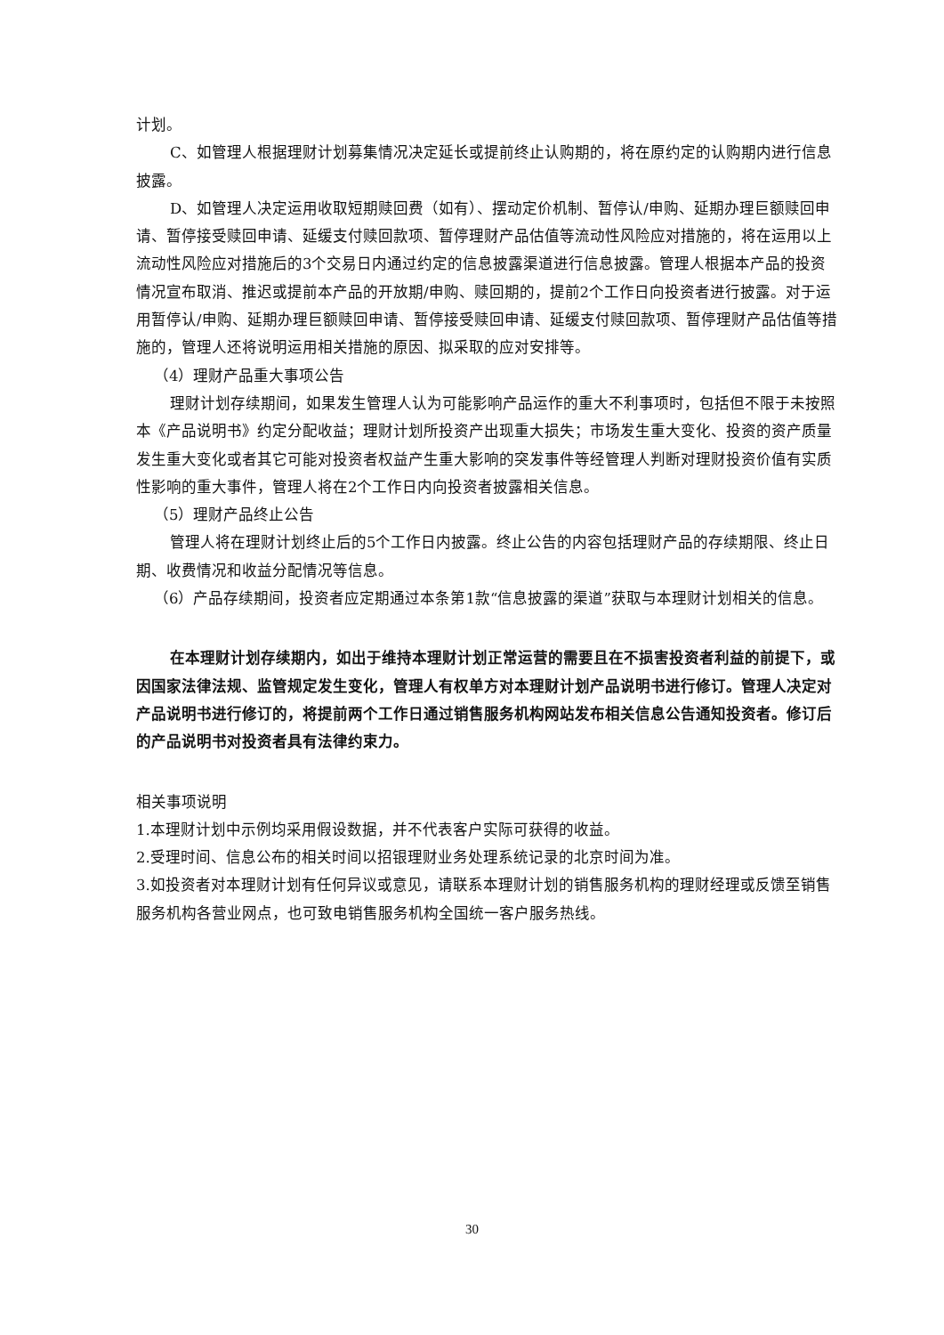计划。
C、如管理人根据理财计划募集情况决定延长或提前终止认购期的，将在原约定的认购期内进行信息披露。
D、如管理人决定运用收取短期赎回费（如有）、摆动定价机制、暂停认/申购、延期办理巨额赎回申请、暂停接受赎回申请、延缓支付赎回款项、暂停理财产品估值等流动性风险应对措施的，将在运用以上流动性风险应对措施后的3个交易日内通过约定的信息披露渠道进行信息披露。管理人根据本产品的投资情况宣布取消、推迟或提前本产品的开放期/申购、赎回期的，提前2个工作日向投资者进行披露。对于运用暂停认/申购、延期办理巨额赎回申请、暂停接受赎回申请、延缓支付赎回款项、暂停理财产品估值等措施的，管理人还将说明运用相关措施的原因、拟采取的应对安排等。
（4）理财产品重大事项公告
理财计划存续期间，如果发生管理人认为可能影响产品运作的重大不利事项时，包括但不限于未按照本《产品说明书》约定分配收益；理财计划所投资产出现重大损失；市场发生重大变化、投资的资产质量发生重大变化或者其它可能对投资者权益产生重大影响的突发事件等经管理人判断对理财投资价值有实质性影响的重大事件，管理人将在2个工作日内向投资者披露相关信息。
（5）理财产品终止公告
管理人将在理财计划终止后的5个工作日内披露。终止公告的内容包括理财产品的存续期限、终止日期、收费情况和收益分配情况等信息。
（6）产品存续期间，投资者应定期通过本条第1款“信息披露的渠道”获取与本理财计划相关的信息。
在本理财计划存续期内，如出于维持本理财计划正常运营的需要且在不损害投资者利益的前提下，或因国家法律法规、监管规定发生变化，管理人有权单方对本理财计划产品说明书进行修订。管理人决定对产品说明书进行修订的，将提前两个工作日通过销售服务机构网站发布相关信息公告通知投资者。修订后的产品说明书对投资者具有法律约束力。
相关事项说明
1.本理财计划中示例均采用假设数据，并不代表客户实际可获得的收益。
2.受理时间、信息公布的相关时间以招银理财业务处理系统记录的北京时间为准。
3.如投资者对本理财计划有任何异议或意见，请联系本理财计划的销售服务机构的理财经理或反馈至销售服务机构各营业网点，也可致电销售服务机构全国统一客户服务热线。
30